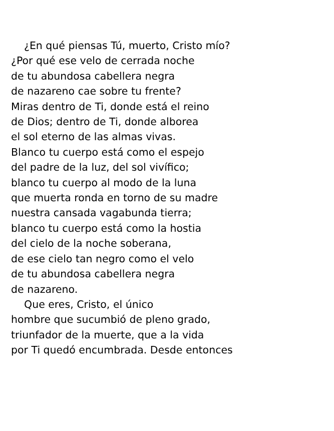¿En qué piensas Tú, muerto, Cristo mío?
¿Por qué ese velo de cerrada noche
de tu abundosa cabellera negra
de nazareno cae sobre tu frente?
Miras dentro de Ti, donde está el reino
de Dios; dentro de Ti, donde alborea
el sol eterno de las almas vivas.
Blanco tu cuerpo está como el espejo
del padre de la luz, del sol vivífico;
blanco tu cuerpo al modo de la luna
que muerta ronda en torno de su madre
nuestra cansada vagabunda tierra;
blanco tu cuerpo está como la hostia
del cielo de la noche soberana,
de ese cielo tan negro como el velo
de tu abundosa cabellera negra
de nazareno.
Que eres, Cristo, el único
hombre que sucumbió de pleno grado,
triunfador de la muerte, que a la vida
por Ti quedó encumbrada. Desde entonces